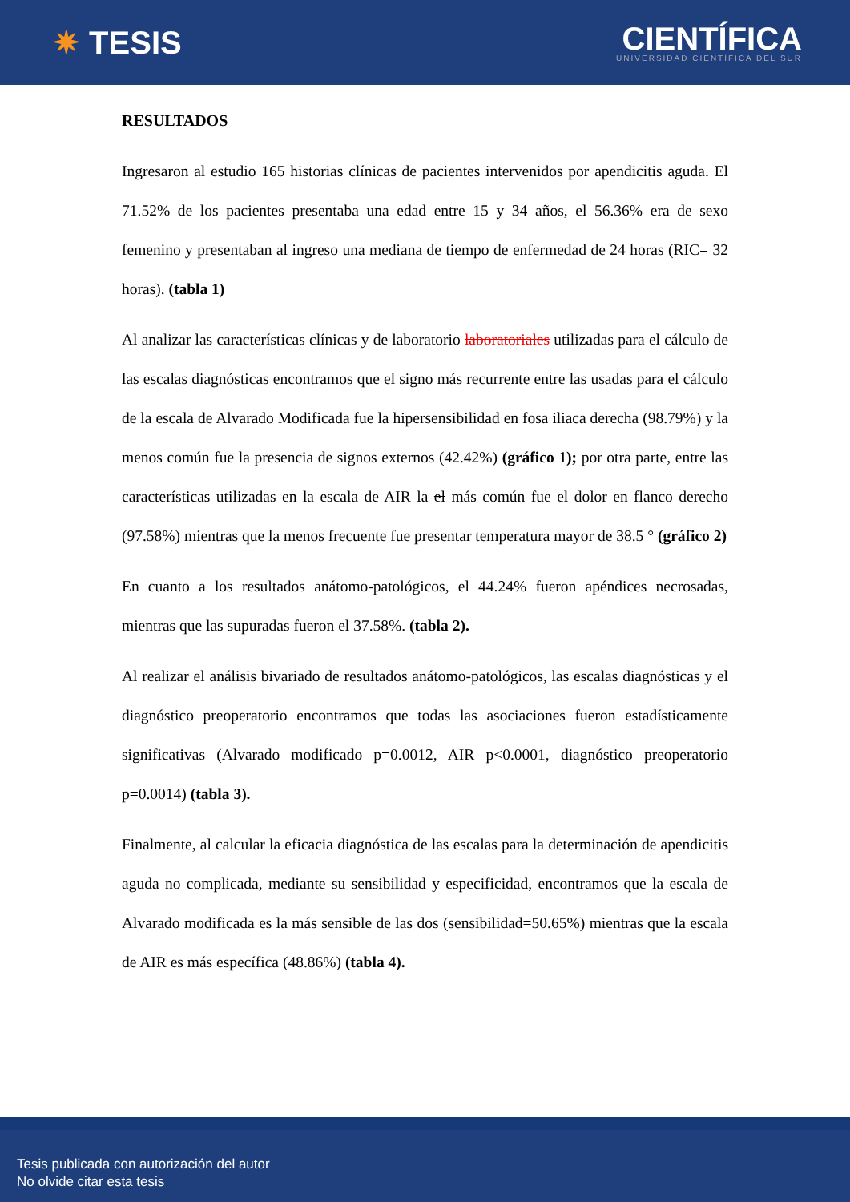✷ TESIS
CIENTÍFICA
UNIVERSIDAD CIENTÍFICA DEL SUR
RESULTADOS
Ingresaron al estudio 165 historias clínicas de pacientes intervenidos por apendicitis aguda. El 71.52% de los pacientes presentaba una edad entre 15 y 34 años, el 56.36% era de sexo femenino y presentaban al ingreso una mediana de tiempo de enfermedad de 24 horas (RIC= 32 horas). (tabla 1)
Al analizar las características clínicas y de laboratorio laboratoriales utilizadas para el cálculo de las escalas diagnósticas encontramos que el signo más recurrente entre las usadas para el cálculo de la escala de Alvarado Modificada fue la hipersensibilidad en fosa iliaca derecha (98.79%) y la menos común fue la presencia de signos externos (42.42%) (gráfico 1); por otra parte, entre las características utilizadas en la escala de AIR la el más común fue el dolor en flanco derecho (97.58%) mientras que la menos frecuente fue presentar temperatura mayor de 38.5 ° (gráfico 2)
En cuanto a los resultados anátomo-patológicos, el 44.24% fueron apéndices necrosadas, mientras que las supuradas fueron el 37.58%. (tabla 2).
Al realizar el análisis bivariado de resultados anátomo-patológicos, las escalas diagnósticas y el diagnóstico preoperatorio encontramos que todas las asociaciones fueron estadísticamente significativas (Alvarado modificado p=0.0012, AIR p<0.0001, diagnóstico preoperatorio p=0.0014) (tabla 3).
Finalmente, al calcular la eficacia diagnóstica de las escalas para la determinación de apendicitis aguda no complicada, mediante su sensibilidad y especificidad, encontramos que la escala de Alvarado modificada es la más sensible de las dos (sensibilidad=50.65%) mientras que la escala de AIR es más específica (48.86%) (tabla 4).
Tesis publicada con autorización del autor
No olvide citar esta tesis